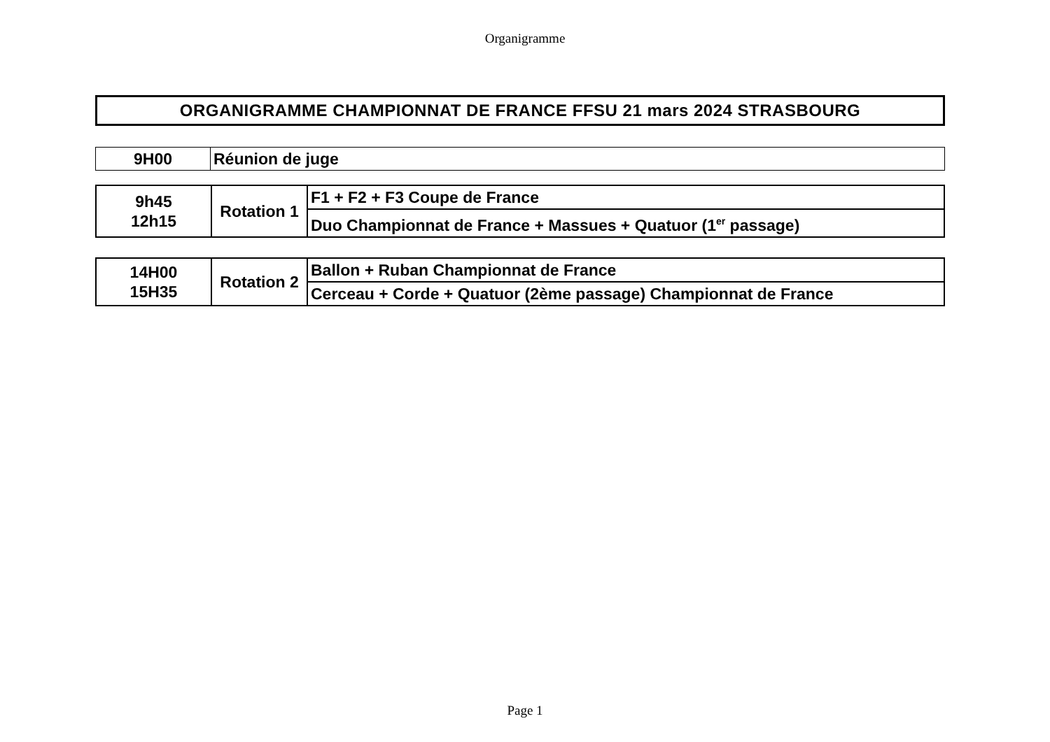Organigramme
ORGANIGRAMME CHAMPIONNAT DE FRANCE FFSU 21 mars 2024 STRASBOURG
| 9H00 | Réunion de juge |
| 9h45 12h15 | Rotation 1 | F1 + F2 + F3 Coupe de France |
| | | Duo Championnat de France + Massues + Quatuor (1<sup>er</sup> passage) |
| 14H00 15H35 | Rotation 2 | Ballon + Ruban Championnat de France |
| | | Cerceau + Corde + Quatuor (2ème passage) Championnat de France |
Page 1